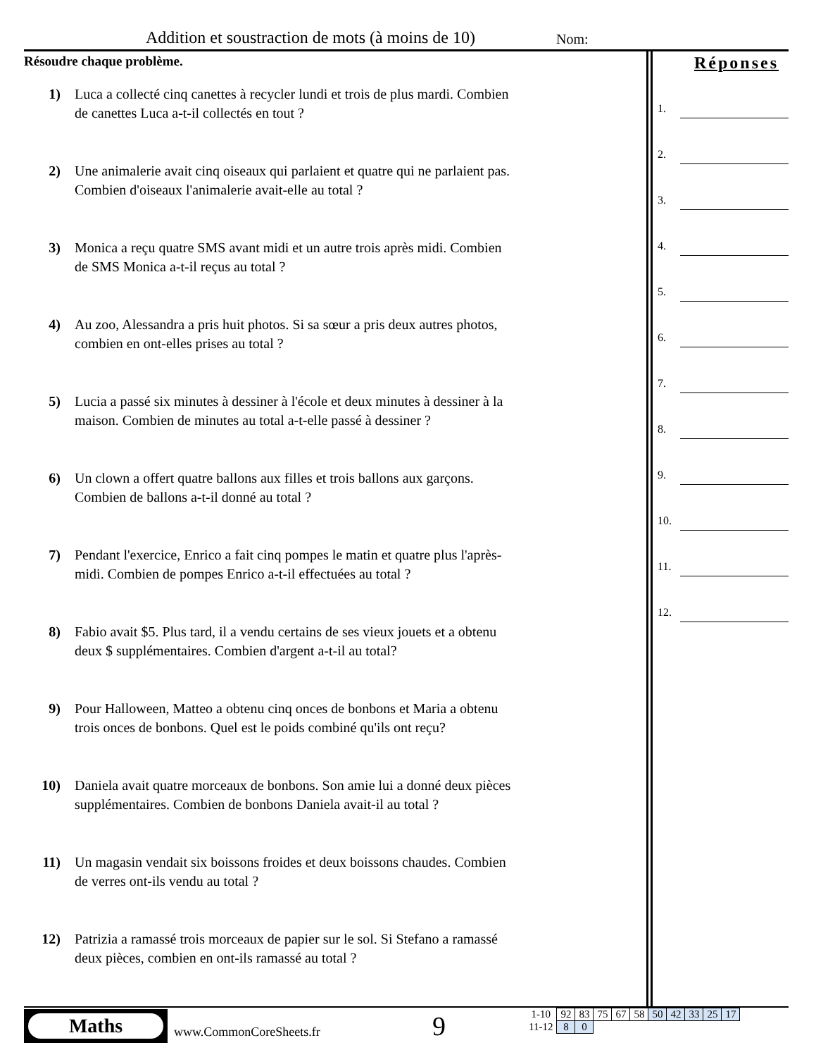Addition et soustraction de mots (à moins de 10)
Nom:
Résoudre chaque problème.
1) Luca a collecté cinq canettes à recycler lundi et trois de plus mardi. Combien de canettes Luca a-t-il collectés en tout ?
2) Une animalerie avait cinq oiseaux qui parlaient et quatre qui ne parlaient pas. Combien d'oiseaux l'animalerie avait-elle au total ?
3) Monica a reçu quatre SMS avant midi et un autre trois après midi. Combien de SMS Monica a-t-il reçus au total ?
4) Au zoo, Alessandra a pris huit photos. Si sa sœur a pris deux autres photos, combien en ont-elles prises au total ?
5) Lucia a passé six minutes à dessiner à l'école et deux minutes à dessiner à la maison. Combien de minutes au total a-t-elle passé à dessiner ?
6) Un clown a offert quatre ballons aux filles et trois ballons aux garçons. Combien de ballons a-t-il donné au total ?
7) Pendant l'exercice, Enrico a fait cinq pompes le matin et quatre plus l'après-midi. Combien de pompes Enrico a-t-il effectuées au total ?
8) Fabio avait $5. Plus tard, il a vendu certains de ses vieux jouets et a obtenu deux $ supplémentaires. Combien d'argent a-t-il au total?
9) Pour Halloween, Matteo a obtenu cinq onces de bonbons et Maria a obtenu trois onces de bonbons. Quel est le poids combiné qu'ils ont reçu?
10) Daniela avait quatre morceaux de bonbons. Son amie lui a donné deux pièces supplémentaires. Combien de bonbons Daniela avait-il au total ?
11) Un magasin vendait six boissons froides et deux boissons chaudes. Combien de verres ont-ils vendu au total ?
12) Patrizia a ramassé trois morceaux de papier sur le sol. Si Stefano a ramassé deux pièces, combien en ont-ils ramassé au total ?
Réponses
1.
2.
3.
4.
5.
6.
7.
8.
9.
10.
11.
12.
Maths
www.CommonCoreSheets.fr 9
| 1-10 | 92 | 83 | 75 | 67 | 58 | 50 | 42 | 33 | 25 | 17 |
| 11-12 | 8 | 0 | | | | | | | | |